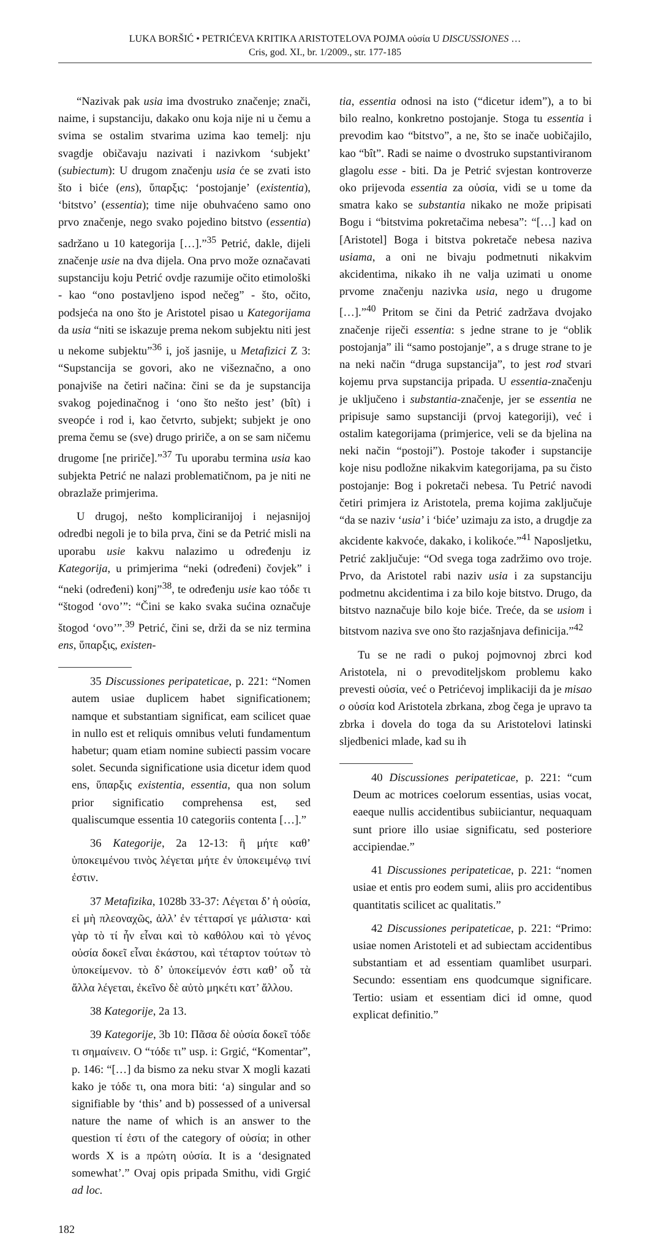LUKA BORŠIĆ • PETRIĆEVA KRITIKA ARISTOTELOVA POJMA οὐσία U DISCUSSIONES …
Cris, god. XI., br. 1/2009., str. 177-185
“Nazivak pak usia ima dvostruko značenje; znači, naime, i supstanciju, dakako onu koja nije ni u čemu a svima se ostalim stvarima uzima kao temelj: nju svagdje običavaju nazivati i nazivkom ‘subjekt’ (subiectum): U drugom značenju usia će se zvati isto što i biće (ens), ὕπαρξις: ‘postojanje’ (existentia), ‘bitstvo’ (essentia); time nije obuhvaćeno samo ono prvo značenje, nego svako pojedino bitstvo (essentia) sadržano u 10 kategorija […].”<sup>35</sup> Petrić, dakle, dijeli značenje usie na dva dijela. Ona prvo može označavati supstanciju koju Petrić ovdje razumije očito etimološki - kao “ono postavljeno ispod nečeg” - što, očito, podsjeća na ono što je Aristotel pisao u Kategorijama da usia “niti se iskazuje prema nekom subjektu niti jest u nekome subjektu”<sup>36</sup> i, još jasnije, u Metafizici Z 3: “Supstancija se govori, ako ne višeznačno, a ono ponajviše na četiri načina: čini se da je supstancija svakog pojedinačnog i ‘ono što nešto jest’ (bît) i sveopće i rod i, kao četvrto, subjekt; subjekt je ono prema čemu se (sve) drugo pririče, a on se sam ničemu drugome [ne pririče].”<sup>37</sup> Tu uporabu termina usia kao subjekta Petrić ne nalazi problematičnom, pa je niti ne obrazlaže primjerima.
U drugoj, nešto kompliciranijoj i nejasnijoj odredbi negoli je to bila prva, čini se da Petrić misli na uporabu usie kakvu nalazimo u određenju iz Kategorija, u primjerima “neki (određeni) čovjek” i “neki (određeni) konj”<sup>38</sup>, te određenju usie kao τόδε τι “štogod ‘ovo’”: “Čini se kako svaka sućina označuje štogod ‘ovo’”.<sup>39</sup> Petrić, čini se, drži da se niz termina ens, ὕπαρξις, existen-
35 Discussiones peripateticae, p. 221: “Nomen autem usiae duplicem habet significationem; namque et substantiam significat, eam scilicet quae in nullo est et reliquis omnibus veluti fundamentum habetur; quam etiam nomine subiecti passim vocare solet. Secunda significatione usia dicetur idem quod ens, ὕπαρξις existentia, essentia, qua non solum prior significatio comprehensa est, sed qualiscumque essentia 10 categoriis contenta […].”
36 Kategorije, 2a 12-13: ἣ μήτε καθ’ ὑποκειμένου τινὸς λέγεται μήτε ἐν ὑποκειμένῳ τινί ἐστιν.
37 Metafizika, 1028b 33-37: Λέγεται δ’ ἡ οὐσία, εἰ μὴ πλεοναχῶς, ἀλλ’ ἐν τέτταρσί γε μάλιστα· καὶ γὰρ τὸ τί ἦν εἶναι καὶ τὸ καθόλου καὶ τὸ γένος οὐσία δοκεῖ εἶναι ἑκάστου, καὶ τέταρτον τούτων τὸ ὑποκείμενον. τὸ δ’ ὑποκείμενόν ἐστι καθ’ οὗ τὰ ἄλλα λέγεται, ἐκεῖνο δὲ αὐτὸ μηκέτι κατ’ ἄλλου.
38 Kategorije, 2a 13.
39 Kategorije, 3b 10: Πᾶσα δὲ οὐσία δοκεῖ τόδε τι σημαίνειν. O “τόδε τι” usp. i: Grgić, “Komentar”, p. 146: “[…] da bismo za neku stvar X mogli kazati kako je τόδε τι, ona mora biti: ‘a) singular and so signifiable by ‘this’ and b) possessed of a universal nature the name of which is an answer to the question τί ἐστι of the category of οὐσία; in other words X is a πρώτη οὐσία. It is a ‘designated somewhat’.” Ovaj opis pripada Smithu, vidi Grgić ad loc.
182
tia, essentia odnosi na isto (“dicetur idem”), a to bi bilo realno, konkretno postojanje. Stoga tu essentia i prevodim kao “bitstvo”, a ne, što se inače uobičajilo, kao “bît”. Radi se naime o dvostruko supstantiviranom glagolu esse - biti. Da je Petrić svjestan kontroverze oko prijevoda essentia za οὐσία, vidi se u tome da smatra kako se substantia nikako ne može pripisati Bogu i “bitstvima pokretačima nebesa”: “[…] kad on [Aristotel] Boga i bitstva pokretače nebesa naziva usiama, a oni ne bivaju podmetnuti nikakvim akcidentima, nikako ih ne valja uzimati u onome prvome značenju nazivka usia, nego u drugome […].”<sup>40</sup> Pritom se čini da Petrić zadržava dvojako značenje riječi essentia: s jedne strane to je “oblik postojanja” ili “samo postojanje”, a s druge strane to je na neki način “druga supstancija”, to jest rod stvari kojemu prva supstancija pripada. U essentia-značenju je uključeno i substantia-značenje, jer se essentia ne pripisuje samo supstanciji (prvoj kategoriji), već i ostalim kategorijama (primjerice, veli se da bjelina na neki način “postoji”). Postoje također i supstancije koje nisu podložne nikakvim kategorijama, pa su čisto postojanje: Bog i pokretači nebesa. Tu Petrić navodi četiri primjera iz Aristotela, prema kojima zaključuje “da se naziv ‘usia’ i ‘biće’ uzimaju za isto, a drugdje za akcidente kakvoće, dakako, i kolikoće.”<sup>41</sup> Naposljetku, Petrić zaključuje: “Od svega toga zadržimo ovo troje. Prvo, da Aristotel rabi naziv usia i za supstanciju podmetnu akcidentima i za bilo koje bitstvo. Drugo, da bitstvo naznačuje bilo koje biće. Treće, da se usiom i bitstvom naziva sve ono što razjašnjava definicija.”<sup>42</sup>
Tu se ne radi o pukoj pojmovnoj zbrci kod Aristotela, ni o prevoditeljskom problemu kako prevesti οὐσία, već o Petrićevoj implikaciji da je misao o οὐσία kod Aristotela zbrkana, zbog čega je upravo ta zbrka i dovela do toga da su Aristotelovi latinski sljedbenici mlade, kad su ih
40 Discussiones peripateticae, p. 221: “cum Deum ac motrices coelorum essentias, usias vocat, eaeque nullis accidentibus subiiciantur, nequaquam sunt priore illo usiae significatu, sed posteriore accipiendae.”
41 Discussiones peripateticae, p. 221: “nomen usiae et entis pro eodem sumi, aliis pro accidentibus quantitatis scilicet ac qualitatis.”
42 Discussiones peripateticae, p. 221: “Primo: usiae nomen Aristoteli et ad subiectam accidentibus substantiam et ad essentiam quamlibet usurpari. Secundo: essentiam ens quodcumque significare. Tertio: usiam et essentiam dici id omne, quod explicat definitio.”